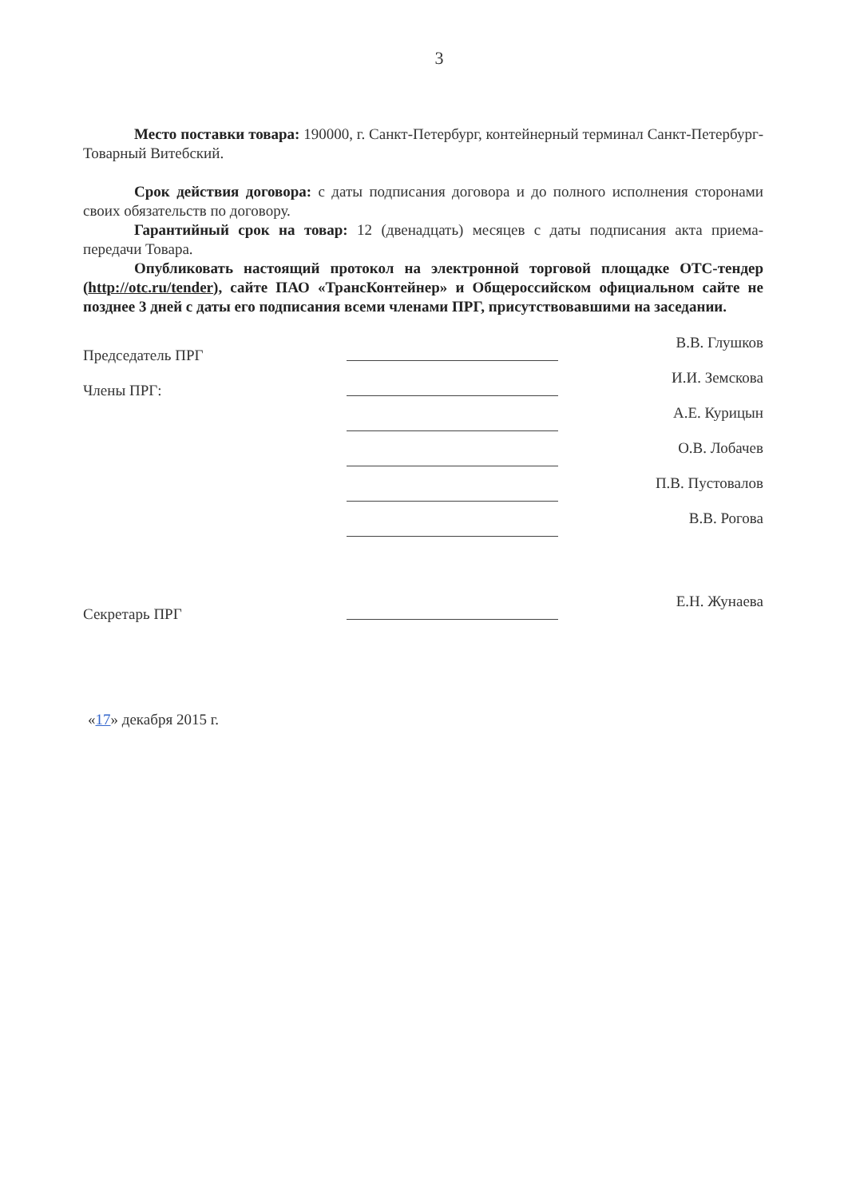3
Место поставки товара: 190000, г. Санкт-Петербург, контейнерный терминал Санкт-Петербург-Товарный Витебский.
Срок действия договора: с даты подписания договора и до полного исполнения сторонами своих обязательств по договору.
Гарантийный срок на товар: 12 (двенадцать) месяцев с даты подписания акта приема-передачи Товара.
Опубликовать настоящий протокол на электронной торговой площадке ОТС-тендер (http://otc.ru/tender), сайте ПАО «ТрансКонтейнер» и Общероссийском официальном сайте не позднее 3 дней с даты его подписания всеми членами ПРГ, присутствовавшими на заседании.
Председатель ПРГ В.В. Глушков
Члены ПРГ: И.И. Земскова
А.Е. Курицын
О.В. Лобачев
П.В. Пустовалов
В.В. Рогова
Секретарь ПРГ Е.Н. Жунаева
«17» декабря 2015 г.